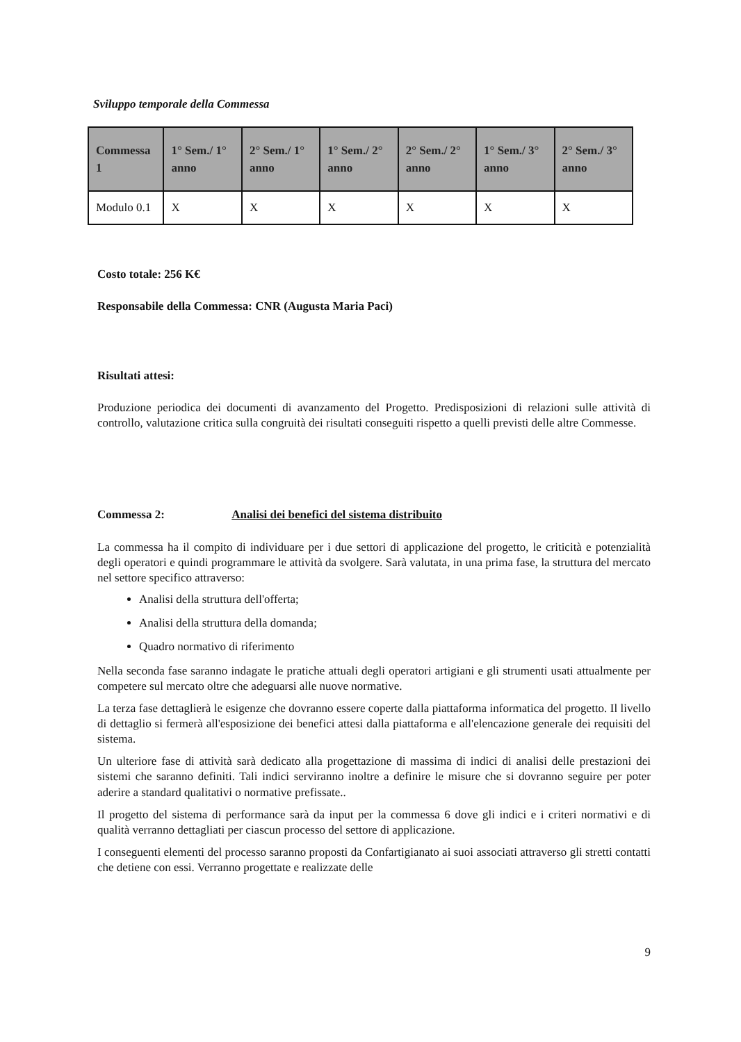Sviluppo temporale della Commessa
| Commessa 1 | 1° Sem./ 1° anno | 2° Sem./ 1° anno | 1° Sem./ 2° anno | 2° Sem./ 2° anno | 1° Sem./ 3° anno | 2° Sem./ 3° anno |
| --- | --- | --- | --- | --- | --- | --- |
| Modulo 0.1 | X | X | X | X | X | X |
Costo totale: 256 K€
Responsabile della Commessa: CNR (Augusta Maria Paci)
Risultati attesi:
Produzione periodica dei documenti di avanzamento del Progetto. Predisposizioni di relazioni sulle attività di controllo, valutazione critica sulla congruità dei risultati conseguiti rispetto a quelli previsti delle altre Commesse.
Commessa 2: Analisi dei benefici del sistema distribuito
La commessa ha il compito di individuare per i due settori di applicazione del progetto, le criticità e potenzialità degli operatori e quindi programmare le attività da svolgere. Sarà valutata, in una prima fase, la struttura del mercato nel settore specifico attraverso:
Analisi della struttura dell'offerta;
Analisi della struttura della domanda;
Quadro normativo di riferimento
Nella seconda fase saranno indagate le pratiche attuali degli operatori artigiani e gli strumenti usati attualmente per competere sul mercato oltre che adeguarsi alle nuove normative.
La terza fase dettaglierà le esigenze che dovranno essere coperte dalla piattaforma informatica del progetto. Il livello di dettaglio si fermerà all'esposizione dei benefici attesi dalla piattaforma e all'elencazione generale dei requisiti del sistema.
Un ulteriore fase di attività sarà dedicato alla progettazione di massima di indici di analisi delle prestazioni dei sistemi che saranno definiti. Tali indici serviranno inoltre a definire le misure che si dovranno seguire per poter aderire a standard qualitativi o normative prefissate..
Il progetto del sistema di performance sarà da input per la commessa 6 dove gli indici e i criteri normativi e di qualità verranno dettagliati per ciascun processo del settore di applicazione.
I conseguenti elementi del processo saranno proposti da Confartigianato ai suoi associati attraverso gli stretti contatti che detiene con essi. Verranno progettate e realizzate delle
9